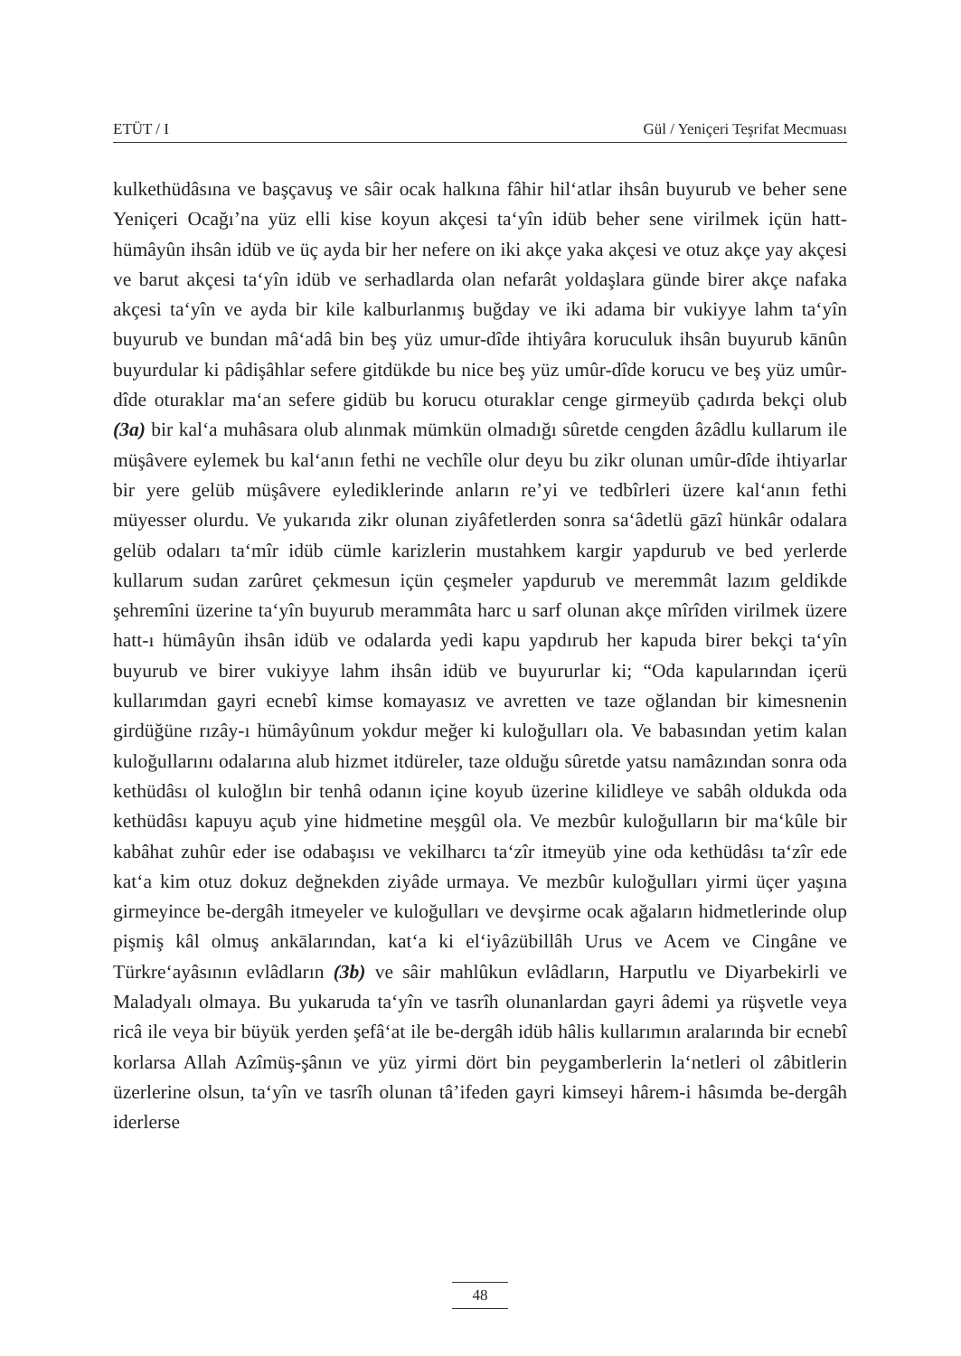ETÜT / I Gül / Yeniçeri Teşrifat Mecmuası
kulkethüdâsına ve başçavuş ve sâir ocak halkına fâhir hil‘atlar ihsân buyurub ve beher sene Yeniçeri Ocağı’na yüz elli kise koyun akçesi ta‘yîn idüb beher sene virilmek içün hatt- hümâyûn ihsân idüb ve üç ayda bir her nefere on iki akçe yaka akçesi ve otuz akçe yay akçesi ve barut akçesi ta‘yîn idüb ve serhadlarda olan nefarât yoldaşlara günde birer akçe nafaka akçesi ta‘yîn ve ayda bir kile kalburlanmış buğday ve iki adama bir vukiyye lahm ta‘yîn buyurub ve bundan mâ‘adâ bin beş yüz umur-dîde ihtiyâra koruculuk ihsân buyurub kānûn buyurdular ki pâdişâhlar sefere gitdükde bu nice beş yüz umûr-dîde korucu ve beş yüz umûr-dîde oturaklar ma‘an sefere gidüb bu korucu oturaklar cenge girmeyüb çadırda bekçi olub (3a) bir kal‘a muhâsara olub alınmak mümkün olmadığı sûretde cengden âzâdlu kullarum ile müşâvere eylemek bu kal‘anın fethi ne vechîle olur deyu bu zikr olunan umûr-dîde ihtiyarlar bir yere gelüb müşâvere eylediklerinde anların re’yi ve tedbîrleri üzere kal‘anın fethi müyesser olurdu. Ve yukarıda zikr olunan ziyâfetlerden sonra sa‘âdetlü gāzî hünkâr odalara gelüb odaları ta‘mîr idüb cümle karizlerin mustahkem kargir yapdurub ve bed yerlerde kullarum sudan zarûret çekmesun içün çeşmeler yapdurub ve meremmât lazım geldikde şehremîni üzerine ta‘yîn buyurub merammâta harc u sarf olunan akçe mîrîden virilmek üzere hatt-ı hümâyûn ihsân idüb ve odalarda yedi kapu yapdırub her kapuda birer bekçi ta‘yîn buyurub ve birer vukiyye lahm ihsân idüb ve buyururlar ki; “Oda kapularından içerü kullarımdan gayri ecnebî kimse komayasız ve avretten ve taze oğlandan bir kimesnenin girdüğüne rızây-ı hümâyûnum yokdur meğer ki kuloğulları ola. Ve babasından yetim kalan kuloğullarını odalarına alub hizmet itdüreler, taze olduğu sûretde yatsu namâzından sonra oda kethüdâsı ol kuloğlın bir tenhâ odanın içine koyub üzerine kilidleye ve sabâh oldukda oda kethüdâsı kapuyu açub yine hidmetine meşgûl ola. Ve mezbûr kuloğulların bir ma‘kûle bir kabâhat zuhûr eder ise odabaşısı ve vekilharcı ta‘zîr itmeyüb yine oda kethüdâsı ta‘zîr ede kat‘a kim otuz dokuz değnekden ziyâde urmaya. Ve mezbûr kuloğulları yirmi üçer yaşına girmeyince be-dergâh itmeyeler ve kuloğulları ve devşirme ocak ağaların hidmetlerinde olup pişmiş kâl olmuş ankālarından, kat‘a ki el‘iyâzübillâh Urus ve Acem ve Cingâne ve Türkre‘ayâsının evlâdların (3b) ve sâir mahlûkun evlâdların, Harputlu ve Diyarbekirli ve Maladyalı olmaya. Bu yukaruda ta‘yîn ve tasrîh olunanlardan gayri âdemi ya rüşvetle veya ricâ ile veya bir büyük yerden şefâ‘at ile be-dergâh idüb hâlis kullarımın aralarında bir ecnebî korlarsa Allah Azîmüş-şânın ve yüz yirmi dört bin peygamberlerin la‘netleri ol zâbitlerin üzerlerine olsun, ta‘yîn ve tasrîh olunan tâ’ifeden gayri kimseyi hârem-i hâsımda be-dergâh iderlerse
48